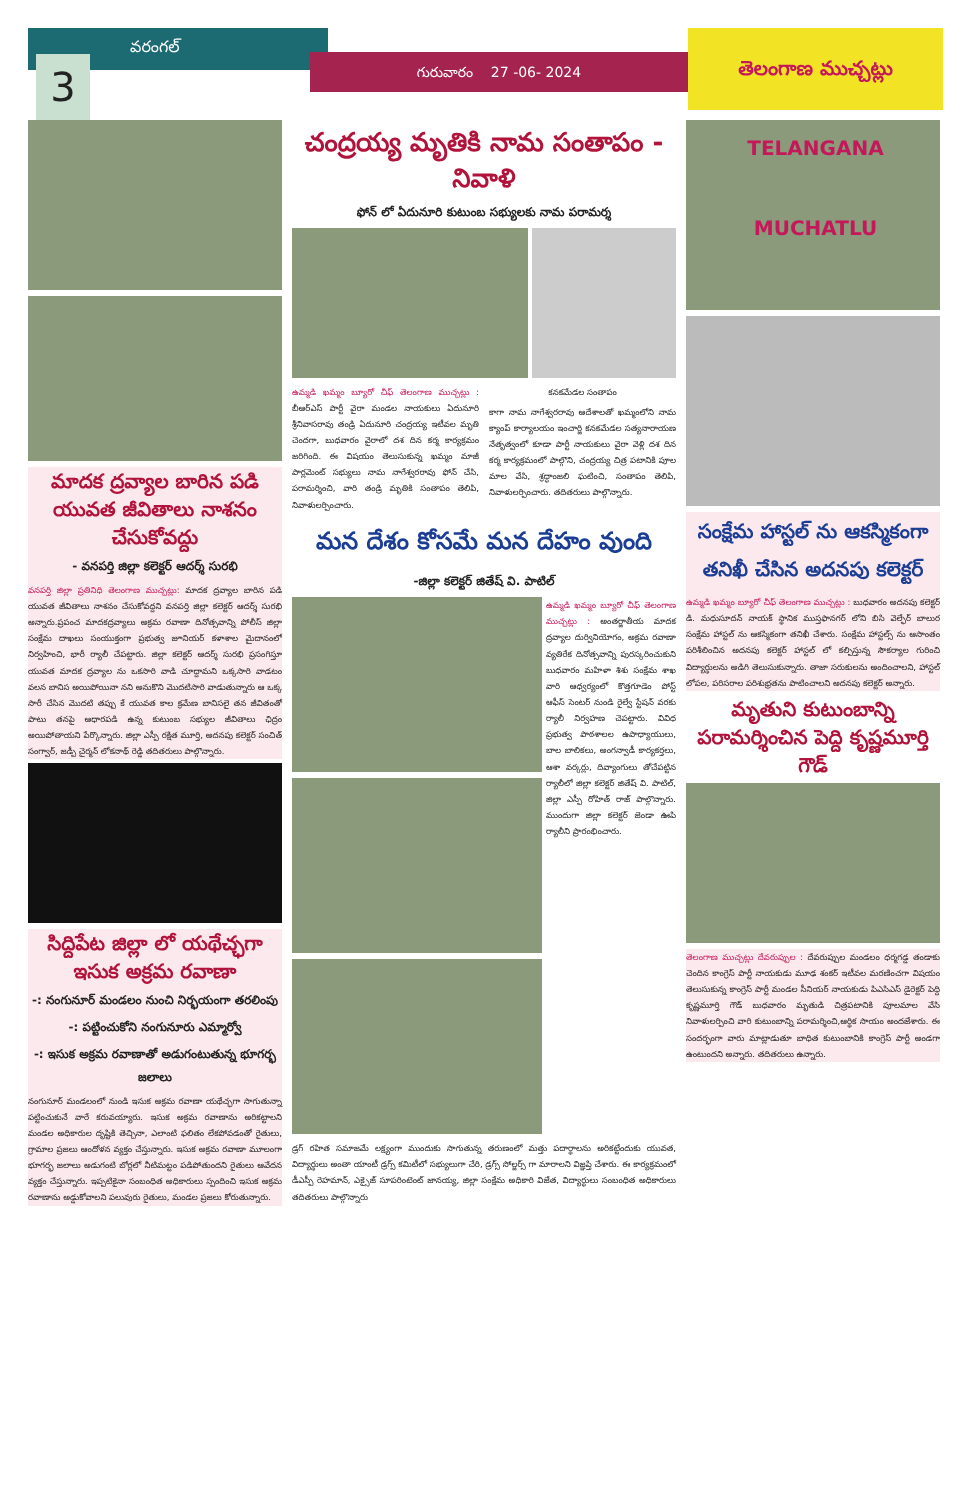వరంగల్
3 గురువారం 27 -06- 2024
తెలంగాణ ముచ్చట్లు TELANGANA MUCHATLU
మాదక ద్రవ్యాల బారిన పడి యువత జీవితాలు నాశనం చేసుకోవద్దు
- వనపర్తి జిల్లా కలెక్టర్ ఆదర్శ్ సురభి
వనపర్తి జిల్లా ప్రతినిధి తెలంగాణ ముచ్చట్లు: మాదక ద్రవ్యాల బారిన పడి యువత జీవితాలు నాశనం చేసుకోవద్దని వనపర్తి జిల్లా కలెక్టర్ ఆదర్శ్ సురభి అన్నారు.ప్రపంచ మాదకద్రవ్యాలు అక్రమ రవాణా దినోత్సవాన్ని పోలీస్ జిల్లా సంక్షేమ దాఖలు సంయుక్తంగా ప్రభుత్వ జూనియర్ కళాశాల మైదానంలో నిర్వహించి, భారీ ర్యాలీ చేపట్టారు. జిల్లా కలెక్టర్ ఆదర్శ్ సురభి ప్రసంగిస్తూ యువత మాదక ద్రవ్యాల ను ఒకసారి వాడి చూద్దామని ఒక్కసారి వాడటం వలన బానిస అయిపోయినా నని అనుకొని మొదటిసారి వాడుతున్నారు ఆ ఒక్క సారీ చేసిన మొదటి తప్పు కే యువత కాల క్రమేణ బానిసలై తన జీవితంతో పాటు తనపై ఆధారపడి ఉన్న కుటుంబ సభ్యుల జీవితాలు ఛిద్రం అయిపోతాయని పేర్కొన్నారు. జిల్లా ఎస్పీ రక్షిత మూర్తి, అదనపు కలెక్టర్ సంచిత్ సంగ్వార్, జడ్పీ చైర్మన్ లోకనాథ్ రెడ్డి తదితరులు పాల్గొన్నారు.
సిద్దిపేట జిల్లా లో యథేచ్ఛగా ఇసుక అక్రమ రవాణా
-: నంగునూర్ మండలం నుంచి నిర్భయంగా తరలింపు
-: పట్టించుకోని నంగునూరు ఎమ్మార్వో
-: ఇసుక అక్రమ రవాణాతో అడుగంటుతున్న భూగర్భ జలాలు
నంగునూర్ మండలంలో నుండి ఇసుక అక్రమ రవాణా యథేచ్ఛగా సాగుతున్నా పట్టించుకునే వారే కరువయ్యారు. ఇసుక అక్రమ రవాణాను అరికట్టాలని మండల అధికారుల దృష్టికి తెచ్చినా, ఎలాంటి ఫలితం లేకపోవడంతో రైతులు, గ్రామాల ప్రజలు ఆందోళన వ్యక్తం చేస్తున్నారు. ఇసుక అక్రమ రవాణా మూలంగా భూగర్భ జలాలు అడుగంటి బోర్లలో నీటిమట్టం పడిపోతుందని రైతులు ఆవేదన వ్యక్తం చేస్తున్నారు. ఇప్పటికైనా సంబంధిత అధికారులు స్పందించి ఇసుక అక్రమ రవాణాను అడ్డుకోవాలని పలువురు రైతులు, మండల ప్రజలు కోరుతున్నారు.
చంద్రయ్య మృతికి నామ సంతాపం - నివాళి
ఫోన్ లో ఏదునూరి కుటుంబ సభ్యులకు నామ పరామర్శ
ఉమ్మడి ఖమ్మం బ్యూరో చీఫ్ తెలంగాణ ముచ్చట్లు : బీఆర్ఎస్ పార్టీ వైరా మండల నాయకులు ఏదునూరి శ్రీనివాసరావు తండ్రి ఏదునూరి చంద్రయ్య ఇటీవల మృతి చెందగా, బుధవారం వైరాలో దశ దిన కర్మ కార్యక్రమం జరిగింది. ఈ విషయం తెలుసుకున్న ఖమ్మం మాజీ పార్లమెంట్ సభ్యులు నామ నాగేశ్వరరావు ఫోన్ చేసి, పరామర్శించి, వారి తండ్రి మృతికి సంతాపం తెలిపి, నివాళులర్పించారు.
కనకమేడల సంతాపం
కాగా నామ నాగేశ్వరరావు ఆదేశాలతో ఖమ్మంలోని నామ క్యాంప్ కార్యాలయం ఇంచార్జి కనకమేడల సత్యనారాయణ నేతృత్వంలో కూడా పార్టీ నాయకులు వైరా వెళ్లి దశ దిన కర్మ కార్యక్రమంలో పాల్గొని, చంద్రయ్య చిత్ర పటానికి పూల మాల వేసి, శ్రద్ధాంజలి ఘటించి, సంతాపం తెలిపి, నివాళులర్పించారు. తదితరులు పాల్గొన్నారు.
మన దేశం కోసమే మన దేహం వుంది
-జిల్లా కలెక్టర్ జితేష్ వి. పాటిల్
ఉమ్మడి ఖమ్మం బ్యూరో చీఫ్ తెలంగాణ ముచ్చట్లు : అంతర్జాతీయ మాదక ద్రవ్యాల దుర్వినియోగం, అక్రమ రవాణా వ్యతిరేక దినోత్సవాన్ని పురస్కరించుకుని బుధవారం మహిళా శిశు సంక్షేమ శాఖ వారి ఆధ్వర్యంలో కొత్తగూడెం పోస్ట్ ఆఫీస్ సెంటర్ నుండి రైల్వే స్టేషన్ వరకు ర్యాలీ నిర్వహణ చెపట్టారు. వివిధ ప్రభుత్వ పాఠశాలల ఉపాధ్యాయులు, బాల బాలికలు, అంగన్వాడీ కార్యకర్తలు, ఆశా వర్కర్లు, దివ్యాంగులు తోచేపట్టిన ర్యాలీలో జిల్లా కలెక్టర్ జితేష్ వి. పాటిల్, జిల్లా ఎస్పీ రోహిత్ రాజ్ పాల్గొన్నారు. ముందుగా జిల్లా కలెక్టర్ జెండా ఊపి ర్యాలీని ప్రారంభించారు.
డ్రగ్ రహిత సమాజమే లక్ష్యంగా ముందుకు సాగుతున్న తరుణంలో మత్తు పదార్థాలను అరికట్టేందుకు యువత, విద్యార్థులు అంతా యాంటీ డ్రగ్స్ కమిటీలో సభ్యులుగా చేరి, డ్రగ్స్ సోల్జర్స్ గా మారాలని విజ్ఞప్తి చేశారు. ఈ కార్యక్రమంలో డీఎస్పీ రెహమాన్, ఎక్సైజ్ సూపరింటెంట్ జానయ్య, జిల్లా సంక్షేమ అధికారి విజేత, విద్యార్థులు సంబంధిత అధికారులు తదితరులు పాల్గొన్నారు
సంక్షేమ హాస్టల్ ను ఆకస్మికంగా తనిఖీ చేసిన అదనపు కలెక్టర్
ఉమ్మడి ఖమ్మం బ్యూరో చీఫ్ తెలంగాణ ముచ్చట్లు : బుధవారం అదనపు కలెక్టర్ డి. మధుసూదన్ నాయక్ స్థానిక ముస్తఫానగర్ లోని బిసి వెల్ఫేర్ బాలుర సంక్షేమ హాస్టల్ ను ఆకస్మికంగా తనిఖీ చేశారు. సంక్షేమ హాస్టల్స్ ను ఆసాంతం పరిశీలించిన అదనపు కలెక్టర్ హాస్టల్ లో కల్పిస్తున్న సౌకర్యాల గురించి విద్యార్థులను అడిగి తెలుసుకున్నారు. తాజా సరుకులను అందించాలని, హాస్టల్ లోపల, పరిసరాల పరిశుభ్రతను పాటించాలని అదనపు కలెక్టర్ అన్నారు.
మృతుని కుటుంబాన్ని పరామర్శించిన పెద్ది కృష్ణమూర్తి గౌడ్
తెలంగాణ ముచ్చట్లు దేవరుప్పుల : దేవరుప్పుల మండలం ధర్మగడ్డ తండాకు చెందిన కాంగ్రెస్ పార్టీ నాయకుడు మూఢ శంకర్ ఇటీవల మరణించగా విషయం తెలుసుకున్న కాంగ్రెస్ పార్టీ మండల సీనియర్ నాయకుడు పిఎసిఎస్ డైరెక్టర్ పెద్ది కృష్ణమూర్తి గౌడ్ బుధవారం మృతుడి చిత్రపటానికి పూలమాల వేసి నివాళులర్పించి వారి కుటుంబాన్ని పరామర్శించి,ఆర్థిక సాయం అందజేశారు. ఈ సందర్భంగా వారు మాట్లాడుతూ బాధిత కుటుంబానికి కాంగ్రెస్ పార్టీ అండగా ఉంటుందని అన్నారు. తదితరులు ఉన్నారు.